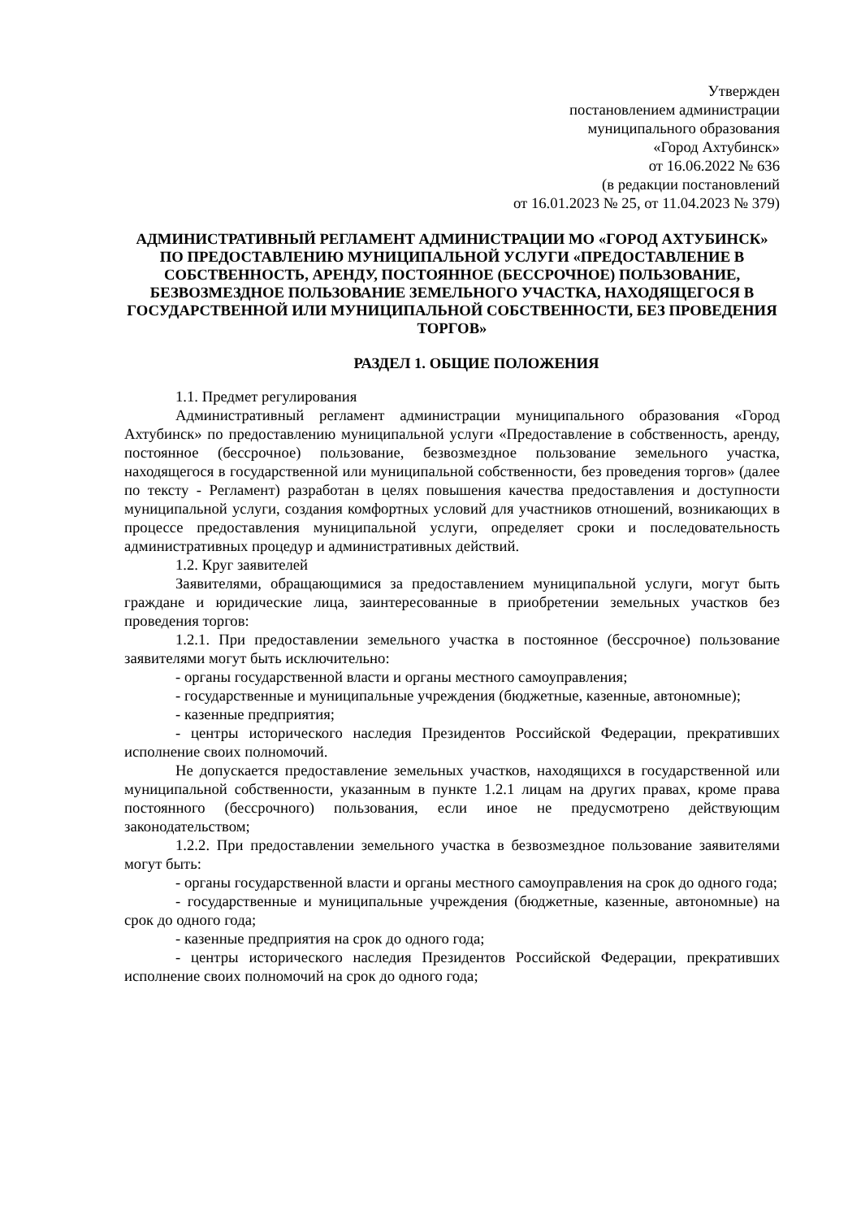Утвержден
постановлением администрации
муниципального образования
«Город Ахтубинск»
от 16.06.2022 № 636
(в редакции постановлений
от 16.01.2023 № 25, от 11.04.2023 № 379)
АДМИНИСТРАТИВНЫЙ РЕГЛАМЕНТ АДМИНИСТРАЦИИ МО «ГОРОД АХТУБИНСК» ПО ПРЕДОСТАВЛЕНИЮ МУНИЦИПАЛЬНОЙ УСЛУГИ «ПРЕДОСТАВЛЕНИЕ В СОБСТВЕННОСТЬ, АРЕНДУ, ПОСТОЯННОЕ (БЕССРОЧНОЕ) ПОЛЬЗОВАНИЕ, БЕЗВОЗМЕЗДНОЕ ПОЛЬЗОВАНИЕ ЗЕМЕЛЬНОГО УЧАСТКА, НАХОДЯЩЕГОСЯ В ГОСУДАРСТВЕННОЙ ИЛИ МУНИЦИПАЛЬНОЙ СОБСТВЕННОСТИ, БЕЗ ПРОВЕДЕНИЯ ТОРГОВ»
РАЗДЕЛ 1. ОБЩИЕ ПОЛОЖЕНИЯ
1.1. Предмет регулирования
Административный регламент администрации муниципального образования «Город Ахтубинск» по предоставлению муниципальной услуги «Предоставление в собственность, аренду, постоянное (бессрочное) пользование, безвозмездное пользование земельного участка, находящегося в государственной или муниципальной собственности, без проведения торгов» (далее по тексту - Регламент) разработан в целях повышения качества предоставления и доступности муниципальной услуги, создания комфортных условий для участников отношений, возникающих в процессе предоставления муниципальной услуги, определяет сроки и последовательность административных процедур и административных действий.
1.2. Круг заявителей
Заявителями, обращающимися за предоставлением муниципальной услуги, могут быть граждане и юридические лица, заинтересованные в приобретении земельных участков без проведения торгов:
1.2.1. При предоставлении земельного участка в постоянное (бессрочное) пользование заявителями могут быть исключительно:
- органы государственной власти и органы местного самоуправления;
- государственные и муниципальные учреждения (бюджетные, казенные, автономные);
- казенные предприятия;
- центры исторического наследия Президентов Российской Федерации, прекративших исполнение своих полномочий.
Не допускается предоставление земельных участков, находящихся в государственной или муниципальной собственности, указанным в пункте 1.2.1 лицам на других правах, кроме права постоянного (бессрочного) пользования, если иное не предусмотрено действующим законодательством;
1.2.2. При предоставлении земельного участка в безвозмездное пользование заявителями могут быть:
- органы государственной власти и органы местного самоуправления на срок до одного года;
- государственные и муниципальные учреждения (бюджетные, казенные, автономные) на срок до одного года;
- казенные предприятия на срок до одного года;
- центры исторического наследия Президентов Российской Федерации, прекративших исполнение своих полномочий на срок до одного года;